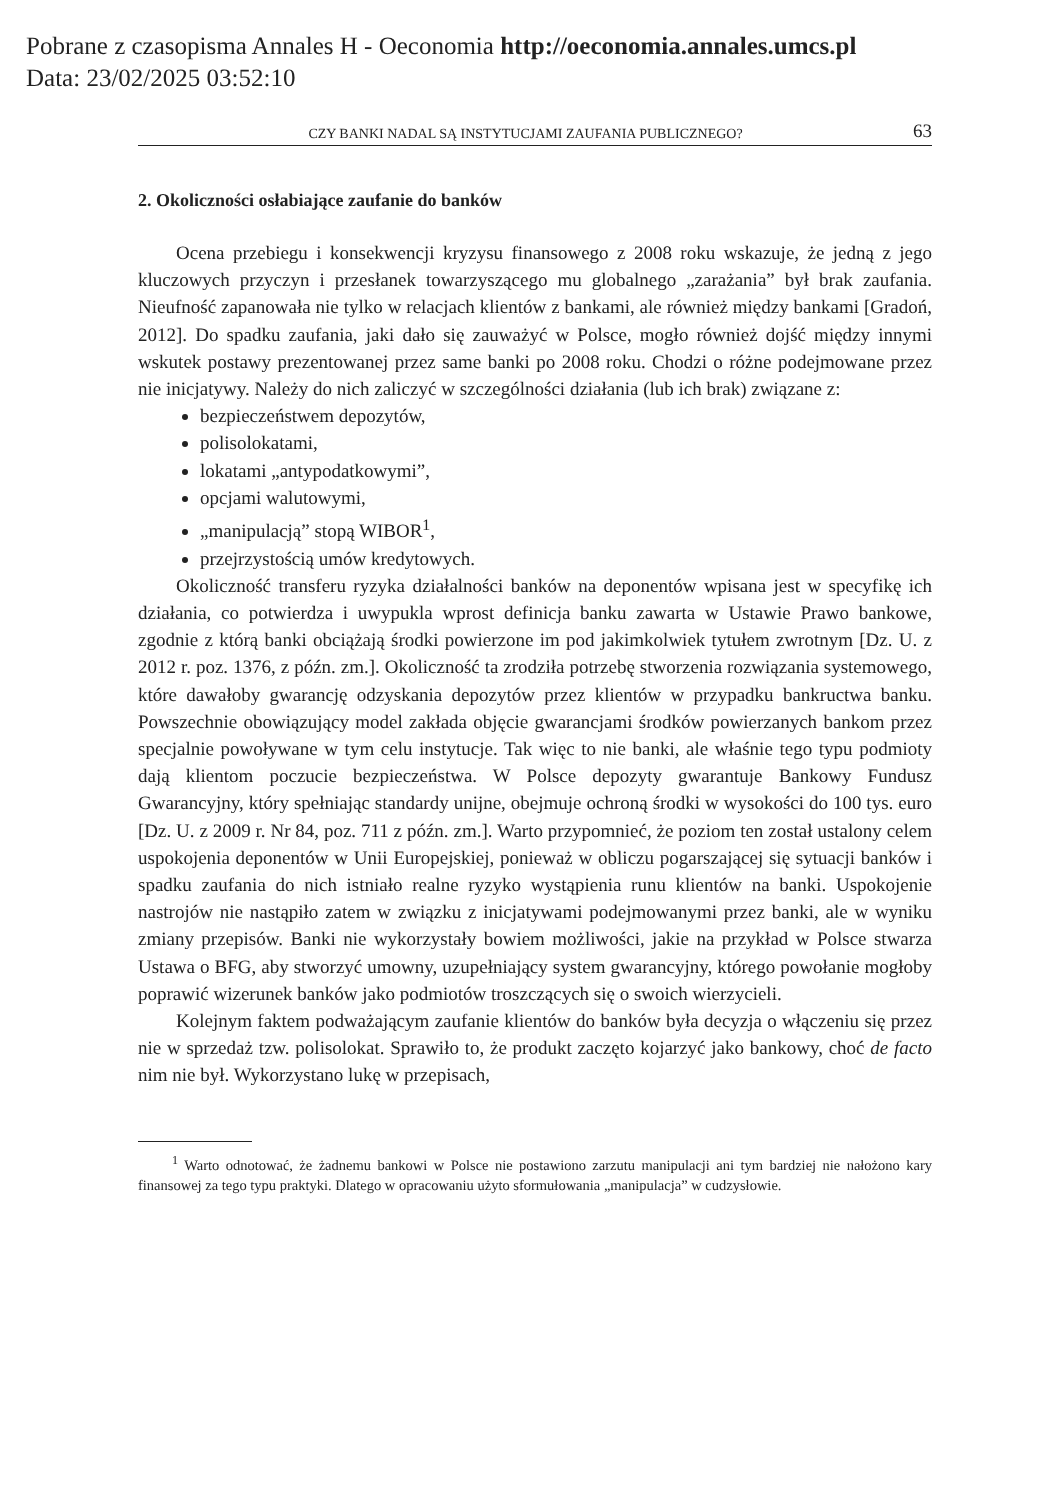Pobrane z czasopisma Annales H - Oeconomia http://oeconomia.annales.umcs.pl
Data: 23/02/2025 03:52:10
CZY BANKI NADAL SĄ INSTYTUCJAMI ZAUFANIA PUBLICZNEGO? 63
2. Okoliczności osłabiające zaufanie do banków
Ocena przebiegu i konsekwencji kryzysu finansowego z 2008 roku wskazuje, że jedną z jego kluczowych przyczyn i przesłanek towarzyszącego mu globalnego „zarażania” był brak zaufania. Nieufność zapanowała nie tylko w relacjach klientów z bankami, ale również między bankami [Gradoń, 2012]. Do spadku zaufania, jaki dało się zauważyć w Polsce, mogło również dojść między innymi wskutek postawy prezentowanej przez same banki po 2008 roku. Chodzi o różne podejmowane przez nie inicjatywy. Należy do nich zaliczyć w szczególności działania (lub ich brak) związane z:
bezpieczeństwem depozytów,
polisolokatami,
lokatami „antypodatkowymi”,
opcjami walutowymi,
„manipulacją” stopą WIBOR<sup>1</sup>,
przejrzystością umów kredytowych.
Okoliczność transferu ryzyka działalności banków na deponentów wpisana jest w specyfikę ich działania, co potwierdza i uwypukla wprost definicja banku zawarta w Ustawie Prawo bankowe, zgodnie z którą banki obciążają środki powierzone im pod jakimkolwiek tytułem zwrotnym [Dz. U. z 2012 r. poz. 1376, z późn. zm.]. Okoliczność ta zrodziła potrzebę stworzenia rozwiązania systemowego, które dawałoby gwarancję odzyskania depozytów przez klientów w przypadku bankructwa banku. Powszechnie obowiązujący model zakłada objęcie gwarancjami środków powierzanych bankom przez specjalnie powoływane w tym celu instytucje. Tak więc to nie banki, ale właśnie tego typu podmioty dają klientom poczucie bezpieczeństwa. W Polsce depozyty gwarantuje Bankowy Fundusz Gwarancyjny, który spełniając standardy unijne, obejmuje ochroną środki w wysokości do 100 tys. euro [Dz. U. z 2009 r. Nr 84, poz. 711 z późn. zm.]. Warto przypomnieć, że poziom ten został ustalony celem uspokojenia deponentów w Unii Europejskiej, ponieważ w obliczu pogarszającej się sytuacji banków i spadku zaufania do nich istniało realne ryzyko wystąpienia runu klientów na banki. Uspokojenie nastrojów nie nastąpiło zatem w związku z inicjatywami podejmowanymi przez banki, ale w wyniku zmiany przepisów. Banki nie wykorzystały bowiem możliwości, jakie na przykład w Polsce stwarza Ustawa o BFG, aby stworzyć umowny, uzupełniający system gwarancyjny, którego powołanie mogłoby poprawić wizerunek banków jako podmiotów troszczących się o swoich wierzycieli.
Kolejnym faktem podważającym zaufanie klientów do banków była decyzja o włączeniu się przez nie w sprzedaż tzw. polisolokat. Sprawiło to, że produkt zaczęto kojarzyć jako bankowy, choć de facto nim nie był. Wykorzystano lukę w przepisach,
<sup>1</sup> Warto odnotować, że żadnemu bankowi w Polsce nie postawiono zarzutu manipulacji ani tym bardziej nie nałożono kary finansowej za tego typu praktyki. Dlatego w opracowaniu użyto sformułowania „manipulacja” w cudzysłowie.